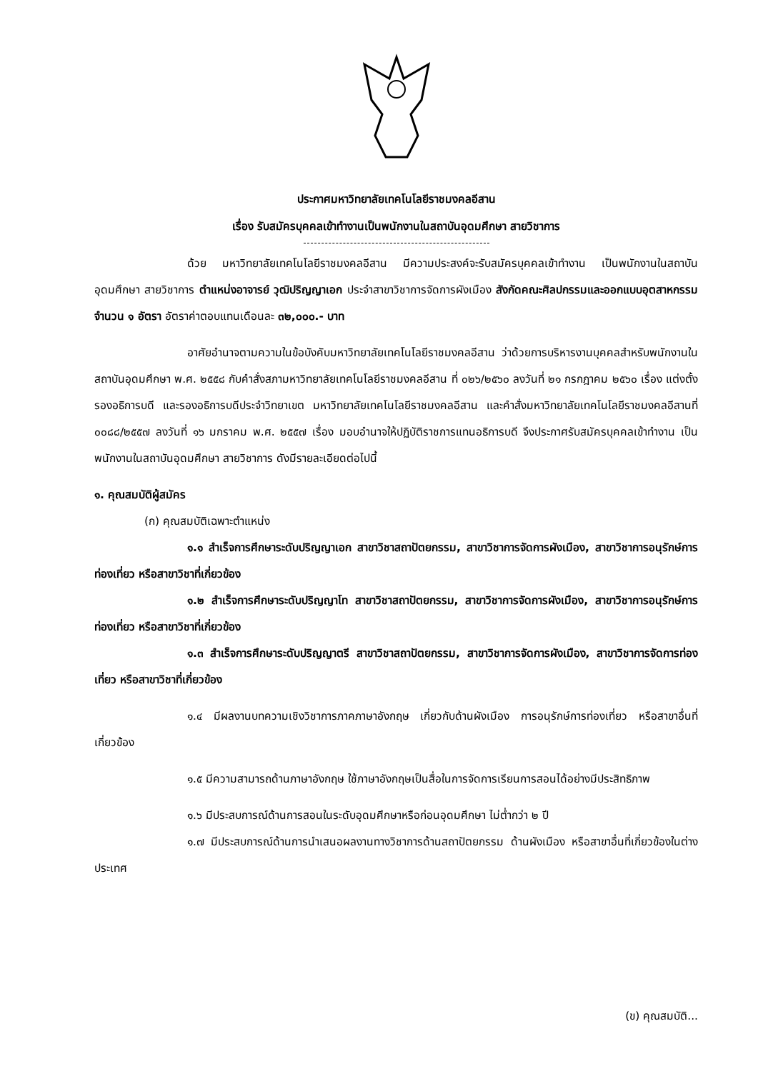ประกาศมหาวิทยาลัยเทคโนโลยีราชมงคลอีสาน
เรื่อง รับสมัครบุคคลเข้าทำงานเป็นพนักงานในสถาบันอุดมศึกษา สายวิชาการ
ด้วย มหาวิทยาลัยเทคโนโลยีราชมงคลอีสาน มีความประสงค์จะรับสมัครบุคคลเข้าทำงาน เป็นพนักงานในสถาบันอุดมศึกษา สายวิชาการ ตำแหน่งอาจารย์ วุฒิปริญญาเอก ประจำสาขาวิชาการจัดการผังเมือง สังกัดคณะศิลปกรรมและออกแบบอุตสาหกรรม จำนวน ๑ อัตรา อัตราค่าตอบแทนเดือนละ ๓๒,๐๐๐.- บาท
อาศัยอำนาจตามความในข้อบังคับมหาวิทยาลัยเทคโนโลยีราชมงคลอีสาน ว่าด้วยการบริหารงานบุคคลสำหรับพนักงานในสถาบันอุดมศึกษา พ.ศ. ๒๕๕๘ กับคำสั่งสภามหาวิทยาลัยเทคโนโลยีราชมงคลอีสาน ที่ ๐๒๖/๒๕๖๐ ลงวันที่ ๒๑ กรกฎาคม ๒๕๖๐ เรื่อง แต่งตั้งรองอธิการบดี และรองอธิการบดีประจำวิทยาเขต มหาวิทยาลัยเทคโนโลยีราชมงคลอีสาน และคำสั่งมหาวิทยาลัยเทคโนโลยีราชมงคลอีสานที่ ๐๐๘๘/๒๕๕๗ ลงวันที่ ๑๖ มกราคม พ.ศ. ๒๕๕๗ เรื่อง มอบอำนาจให้ปฏิบัติราชการแทนอธิการบดี จึงประกาศรับสมัครบุคคลเข้าทำงาน เป็นพนักงานในสถาบันอุดมศึกษา สายวิชาการ ดังมีรายละเอียดต่อไปนี้
๑. คุณสมบัติผู้สมัคร
(ก) คุณสมบัติเฉพาะตำแหน่ง
๑.๑ สำเร็จการศึกษาระดับปริญญาเอก สาขาวิชาสถาปัตยกรรม, สาขาวิชาการจัดการผังเมือง, สาขาวิชาการอนุรักษ์การท่องเที่ยว หรือสาขาวิชาที่เกี่ยวข้อง
๑.๒ สำเร็จการศึกษาระดับปริญญาโท สาขาวิชาสถาปัตยกรรม, สาขาวิชาการจัดการผังเมือง, สาขาวิชาการอนุรักษ์การท่องเที่ยว หรือสาขาวิชาที่เกี่ยวข้อง
๑.๓ สำเร็จการศึกษาระดับปริญญาตรี สาขาวิชาสถาปัตยกรรม, สาขาวิชาการจัดการผังเมือง, สาขาวิชาการจัดการท่องเที่ยว หรือสาขาวิชาที่เกี่ยวข้อง
๑.๔ มีผลงานบทความเชิงวิชาการภาคภาษาอังกฤษ เกี่ยวกับด้านผังเมือง การอนุรักษ์การท่องเที่ยว หรือสาขาอื่นที่เกี่ยวข้อง
๑.๕ มีความสามารถด้านภาษาอังกฤษ ใช้ภาษาอังกฤษเป็นสื่อในการจัดการเรียนการสอนได้อย่างมีประสิทธิภาพ
๑.๖ มีประสบการณ์ด้านการสอนในระดับอุดมศึกษาหรือก่อนอุดมศึกษา ไม่ต่ำกว่า ๒ ปี
๑.๗ มีประสบการณ์ด้านการนำเสนอผลงานทางวิชาการด้านสถาปัตยกรรม ด้านผังเมือง หรือสาขาอื่นที่เกี่ยวข้องในต่างประเทศ
(ข) คุณสมบัติ...